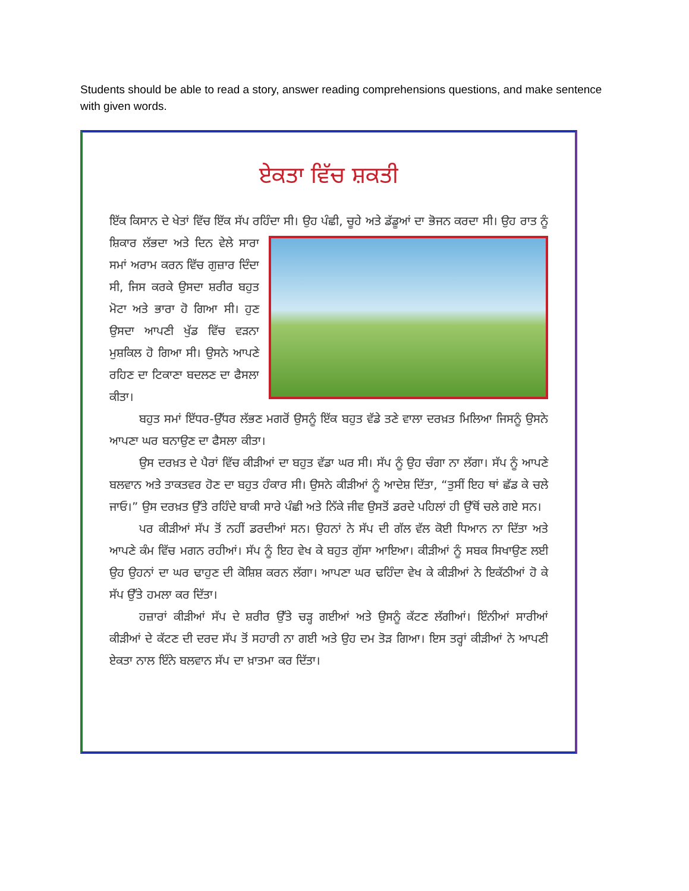Students should be able to read a story, answer reading comprehensions questions, and make sentence with given words.
ਏਕਤਾ ਵਿੱਚ ਸ਼ਕਤੀ
ਇੱਕ ਕਿਸਾਨ ਦੇ ਖੇਤਾਂ ਵਿੱਚ ਇੱਕ ਸੱਪ ਰਹਿੰਦਾ ਸੀ। ਉਹ ਪੰਛੀ, ਚੂਹੇ ਅਤੇ ਡੱਡੂਆਂ ਦਾ ਭੋਜਨ ਕਰਦਾ ਸੀ। ਉਹ ਰਾਤ ਨੂੰ ਸ਼ਿਕਾਰ ਲੱਭਦਾ ਅਤੇ ਦਿਨ ਵੇਲੇ ਸਾਰਾ ਸਮਾਂ ਅਰਾਮ ਕਰਨ ਵਿੱਚ ਗੁਜ਼ਾਰ ਦਿੰਦਾ ਸੀ, ਜਿਸ ਕਰਕੇ ਉਸਦਾ ਸ਼ਰੀਰ ਬਹੁਤ ਮੋਟਾ ਅਤੇ ਭਾਰਾ ਹੋ ਗਿਆ ਸੀ। ਹੁਣ ਉਸਦਾ ਆਪਣੀ ਖੁੱਡ ਵਿੱਚ ਵੜਨਾ ਮੁਸ਼ਕਿਲ ਹੋ ਗਿਆ ਸੀ। ਉਸਨੇ ਆਪਣੇ ਰਹਿਣ ਦਾ ਟਿਕਾਣਾ ਬਦਲਣ ਦਾ ਫੈਸਲਾ ਕੀਤਾ।
ਬਹੁਤ ਸਮਾਂ ਇੱਧਰ-ਉੱਧਰ ਲੱਭਣ ਮਗਰੋਂ ਉਸਨੂੰ ਇੱਕ ਬਹੁਤ ਵੱਡੇ ਤਣੇ ਵਾਲਾ ਦਰਖ਼ਤ ਮਿਲਿਆ ਜਿਸਨੂੰ ਉਸਨੇ ਆਪਣਾ ਘਰ ਬਨਾਉਣ ਦਾ ਫੈਸਲਾ ਕੀਤਾ।
ਉਸ ਦਰਖ਼ਤ ਦੇ ਪੈਰਾਂ ਵਿੱਚ ਕੀੜੀਆਂ ਦਾ ਬਹੁਤ ਵੱਡਾ ਘਰ ਸੀ। ਸੱਪ ਨੂੰ ਉਹ ਚੰਗਾ ਨਾ ਲੱਗਾ। ਸੱਪ ਨੂੰ ਆਪਣੇ ਬਲਵਾਨ ਅਤੇ ਤਾਕਤਵਰ ਹੋਣ ਦਾ ਬਹੁਤ ਹੰਕਾਰ ਸੀ। ਉਸਨੇ ਕੀੜੀਆਂ ਨੂੰ ਆਦੇਸ਼ ਦਿੱਤਾ, “ਤੁਸੀਂ ਇਹ ਥਾਂ ਛੱਡ ਕੇ ਚਲੇ ਜਾਓ।” ਉਸ ਦਰਖ਼ਤ ਉੱਤੇ ਰਹਿੰਦੇ ਬਾਕੀ ਸਾਰੇ ਪੰਛੀ ਅਤੇ ਨਿੱਕੇ ਜੀਵ ਉਸਤੋਂ ਡਰਦੇ ਪਹਿਲਾਂ ਹੀ ਉੱਥੋਂ ਚਲੇ ਗਏ ਸਨ।
ਪਰ ਕੀੜੀਆਂ ਸੱਪ ਤੋਂ ਨਹੀਂ ਡਰਦੀਆਂ ਸਨ। ਉਹਨਾਂ ਨੇ ਸੱਪ ਦੀ ਗੱਲ ਵੱਲ ਕੋਈ ਧਿਆਨ ਨਾ ਦਿੱਤਾ ਅਤੇ ਆਪਣੇ ਕੰਮ ਵਿੱਚ ਮਗਨ ਰਹੀਆਂ। ਸੱਪ ਨੂੰ ਇਹ ਵੇਖ ਕੇ ਬਹੁਤ ਗੁੱਸਾ ਆਇਆ। ਕੀੜੀਆਂ ਨੂੰ ਸਬਕ ਸਿਖਾਉਣ ਲਈ ਉਹ ਉਹਨਾਂ ਦਾ ਘਰ ਢਾਹੁਣ ਦੀ ਕੋਸ਼ਿਸ਼ ਕਰਨ ਲੱਗਾ। ਆਪਣਾ ਘਰ ਢਹਿੰਦਾ ਵੇਖ ਕੇ ਕੀੜੀਆਂ ਨੇ ਇਕੱਠੀਆਂ ਹੋ ਕੇ ਸੱਪ ਉੱਤੇ ਹਮਲਾ ਕਰ ਦਿੱਤਾ।
ਹਜ਼ਾਰਾਂ ਕੀੜੀਆਂ ਸੱਪ ਦੇ ਸ਼ਰੀਰ ਉੱਤੇ ਚੜ੍ਹ ਗਈਆਂ ਅਤੇ ਉਸਨੂੰ ਕੱਟਣ ਲੱਗੀਆਂ। ਇੰਨੀਆਂ ਸਾਰੀਆਂ ਕੀੜੀਆਂ ਦੇ ਕੱਟਣ ਦੀ ਦਰਦ ਸੱਪ ਤੋਂ ਸਹਾਰੀ ਨਾ ਗਈ ਅਤੇ ਉਹ ਦਮ ਤੋੜ ਗਿਆ। ਇਸ ਤਰ੍ਹਾਂ ਕੀੜੀਆਂ ਨੇ ਆਪਣੀ ਏਕਤਾ ਨਾਲ ਇੰਨੇ ਬਲਵਾਨ ਸੱਪ ਦਾ ਖ਼ਾਤਮਾ ਕਰ ਦਿੱਤਾ।